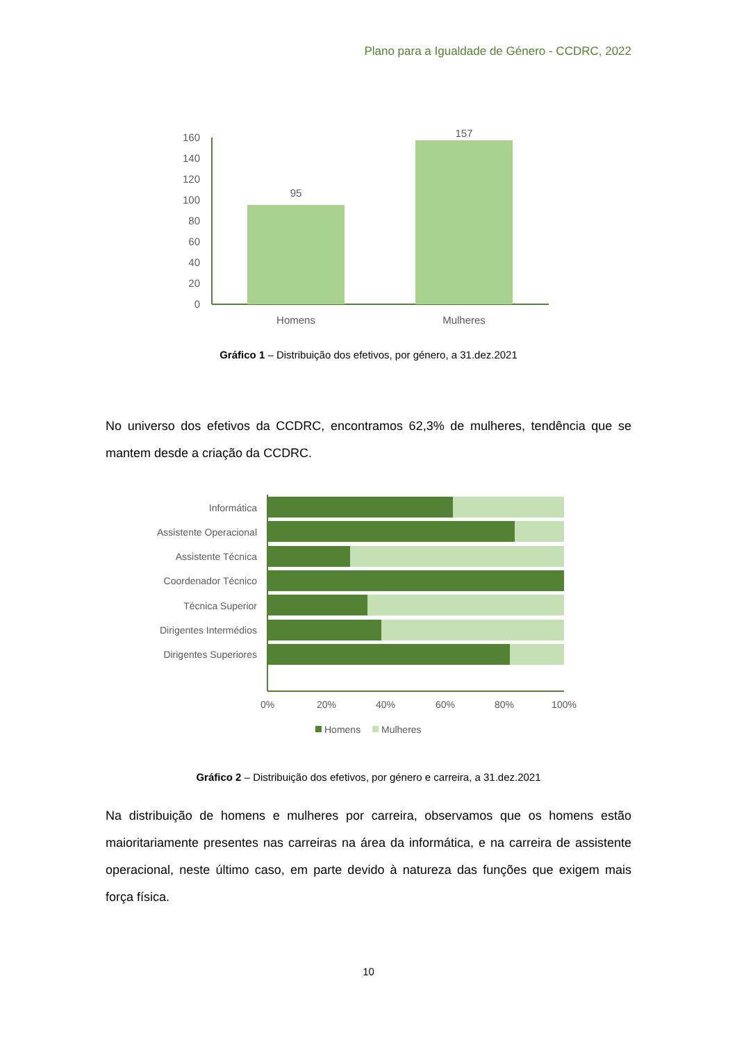Plano para a Igualdade de Género - CCDRC, 2022
160
140
120
100
80
60
40
20
0
95
157
Homens
Mulheres
Gráfico 1 – Distribuição dos efetivos, por género, a 31.dez.2021
No universo dos efetivos da CCDRC, encontramos 62,3% de mulheres, tendência que se mantem desde a criação da CCDRC.
Informática
Assistente Operacional
Assistente Técnica
Coordenador Técnico
Técnica Superior
Dirigentes Intermédios
Dirigentes Superiores
0%
20%
40%
60%
80%
100%
Homens
Mulheres
Gráfico 2 – Distribuição dos efetivos, por género e carreira, a 31.dez.2021
Na distribuição de homens e mulheres por carreira, observamos que os homens estão maioritariamente presentes nas carreiras na área da informática, e na carreira de assistente operacional, neste último caso, em parte devido à natureza das funções que exigem mais força física.
10